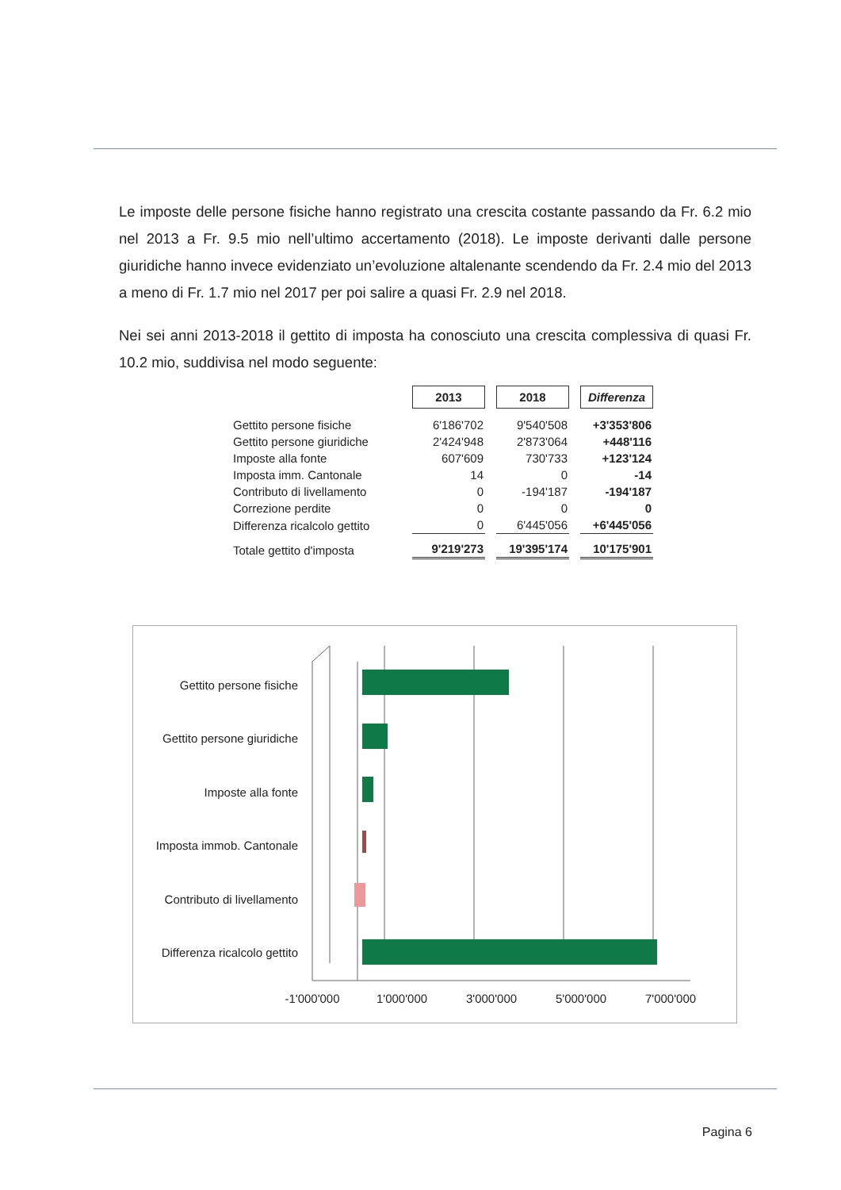Le imposte delle persone fisiche hanno registrato una crescita costante passando da Fr. 6.2 mio nel 2013 a Fr. 9.5 mio nell’ultimo accertamento (2018). Le imposte derivanti dalle persone giuridiche hanno invece evidenziato un’evoluzione altalenante scendendo da Fr. 2.4 mio del 2013 a meno di Fr. 1.7 mio nel 2017 per poi salire a quasi Fr. 2.9 nel 2018.
Nei sei anni 2013-2018 il gettito di imposta ha conosciuto una crescita complessiva di quasi Fr. 10.2 mio, suddivisa nel modo seguente:
| | 2013 | 2018 | Differenza |
| Gettito persone fisiche | 6'186'702 | 9'540'508 | +3'353'806 |
| Gettito persone giuridiche | 2'424'948 | 2'873'064 | +448'116 |
| Imposte alla fonte | 607'609 | 730'733 | +123'124 |
| Imposta imm. Cantonale | 14 | 0 | -14 |
| Contributo di livellamento | 0 | -194'187 | -194'187 |
| Correzione perdite | 0 | 0 | 0 |
| Differenza ricalcolo gettito | 0 | 6'445'056 | +6'445'056 |
| Totale gettito d'imposta | 9'219'273 | 19'395'174 | 10'175'901 |
Gettito persone fisiche
Gettito persone giuridiche
Imposte alla fonte
Imposta immob. Cantonale
Contributo di livellamento
Differenza ricalcolo gettito
-1'000'000
1'000'000
3'000'000
5'000'000
7'000'000
Pagina 6